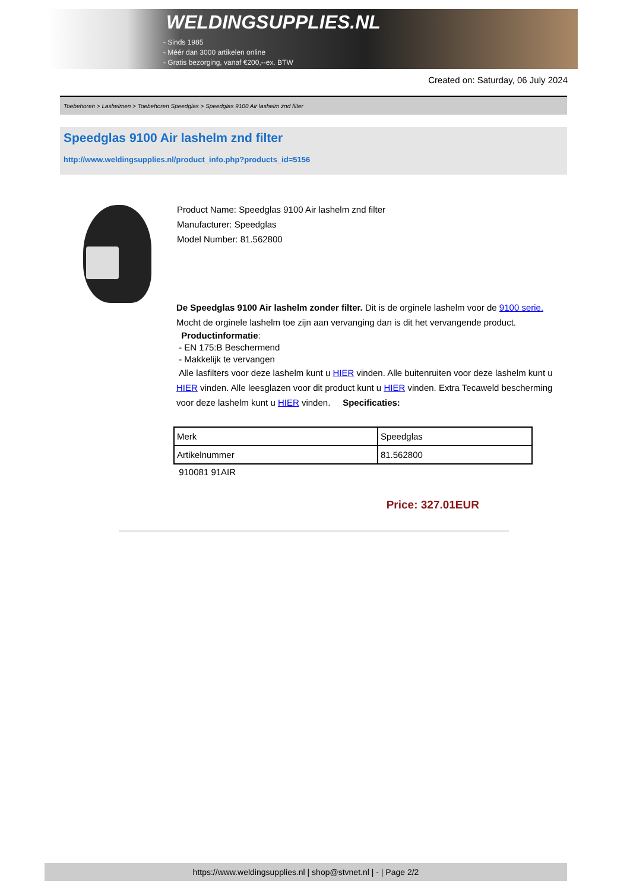WELDINGSUPPLIES.NL
- Sinds 1985
- Méér dan 3000 artikelen online
- Gratis bezorging, vanaf €200,--ex. BTW
Created on: Saturday, 06 July 2024
Toebehoren > Lashelmen > Toebehoren Speedglas > Speedglas 9100 Air lashelm znd filter
Speedglas 9100 Air lashelm znd filter
http://www.weldingsupplies.nl/product_info.php?products_id=5156
Product Name: Speedglas 9100 Air lashelm znd filter
Manufacturer: Speedglas
Model Number: 81.562800
De Speedglas 9100 Air lashelm zonder filter. Dit is de orginele lashelm voor de 9100 serie. Mocht de orginele lashelm toe zijn aan vervanging dan is dit het vervangende product.
Productinformatie:
- EN 175:B Beschermend
- Makkelijk te vervangen
Alle lasfilters voor deze lashelm kunt u HIER vinden. Alle buitenruiten voor deze lashelm kunt u HIER vinden. Alle leesglazen voor dit product kunt u HIER vinden. Extra Tecaweld bescherming voor deze lashelm kunt u HIER vinden. Specificaties:
| Merk | Speedglas |
| Artikelnummer | 81.562800 |
910081 91AIR
Price: 327.01EUR
https://www.weldingsupplies.nl | shop@stvnet.nl | - | Page 2/2